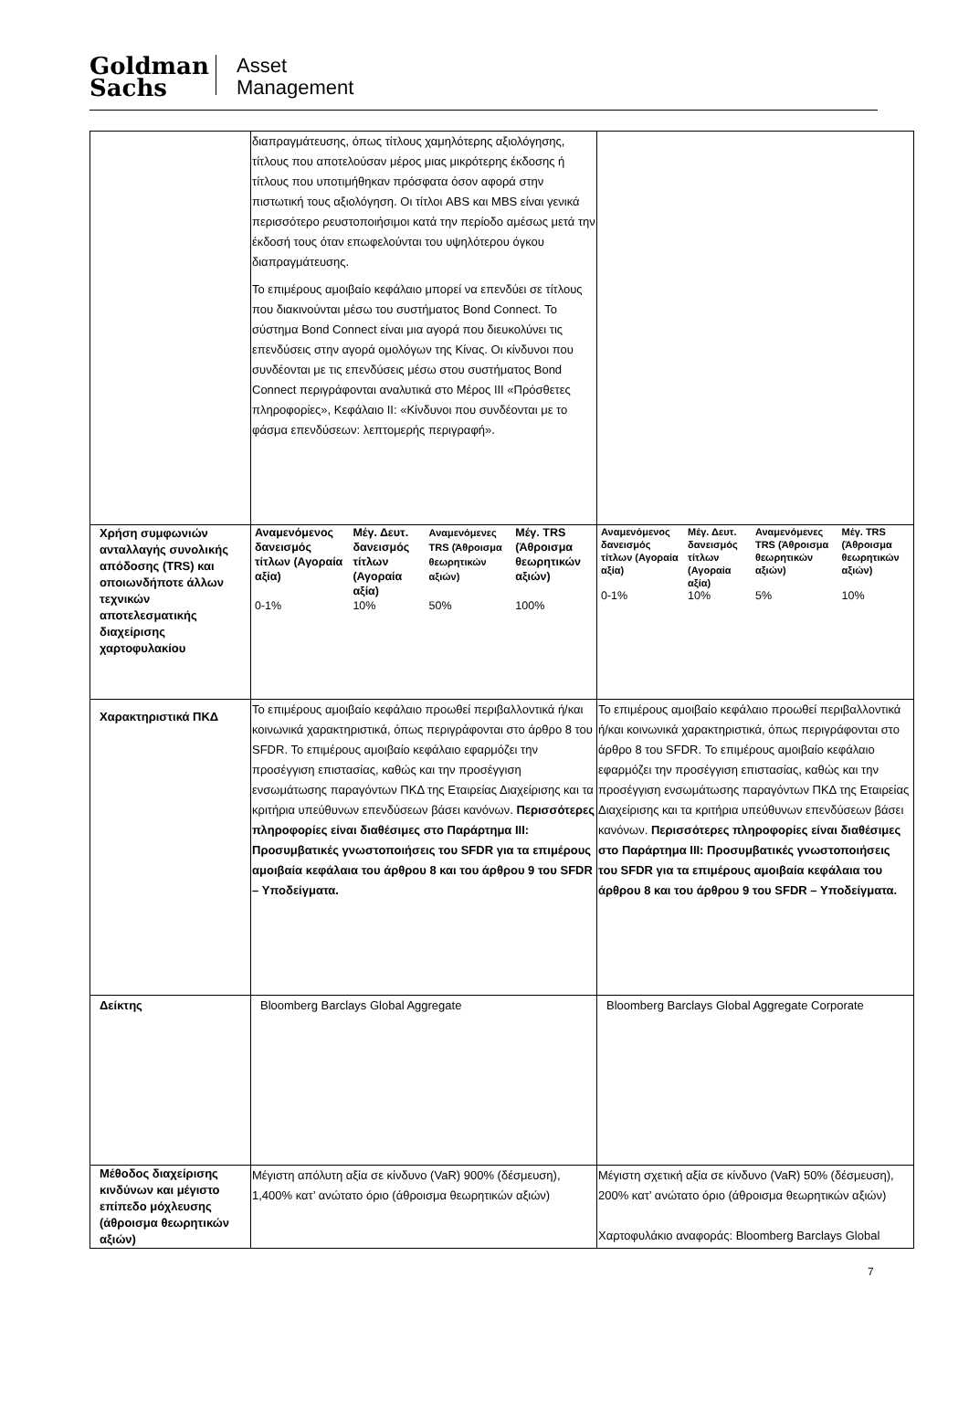Goldman
Sachs
Asset
Management
| | διαπραγμάτευσης, όπως τίτλους χαμηλότερης αξιολόγησης, τίτλους που αποτελούσαν μέρος μιας μικρότερης έκδοσης ή τίτλους που υποτιμήθηκαν πρόσφατα όσον αφορά στην πιστωτική τους αξιολόγηση. Οι τίτλοι ABS και MBS είναι γενικά περισσότερο ρευστοποιήσιμοι κατά την περίοδο αμέσως μετά την έκδοσή τους όταν επωφελούνται του υψηλότερου όγκου διαπραγμάτευσης. Το επιμέρους αμοιβαίο κεφάλαιο μπορεί να επενδύει σε τίτλους που διακινούνται μέσω του συστήματος Bond Connect. Το σύστημα Bond Connect είναι μια αγορά που διευκολύνει τις επενδύσεις στην αγορά ομολόγων της Κίνας. Οι κίνδυνοι που συνδέονται με τις επενδύσεις μέσω στου συστήματος Bond Connect περιγράφονται αναλυτικά στο Μέρος III «Πρόσθετες πληροφορίες», Κεφάλαιο II: «Κίνδυνοι που συνδέονται με το φάσμα επενδύσεων: λεπτομερής περιγραφή». | |
| Χρήση συμφωνιών ανταλλαγής συνολικής απόδοσης (TRS) και οποιωνδήποτε άλλων τεχνικών αποτελεσματικής διαχείρισης χαρτοφυλακίου | / Αναμενόμενος δανεισμός τίτλων (Αγοραία αξία) / Μέγ. Δευτ. δανεισμός τίτλων (Αγοραία αξία) / Αναμενόμενες TRS (Άθροισμα θεωρητικών αξιών) / Μέγ. TRS (Άθροισμα θεωρητικών αξιών) / / 0-1% / 10% / 50% / 100% / | / Αναμενόμενος δανεισμός τίτλων (Αγοραία αξία) / Μέγ. Δευτ. δανεισμός τίτλων (Αγοραία αξία) / Αναμενόμενες TRS (Άθροισμα θεωρητικών αξιών) / Μέγ. TRS (Άθροισμα θεωρητικών αξιών) / / 0-1% / 10% / 5% / 10% / |
| Χαρακτηριστικά ΠΚΔ | Το επιμέρους αμοιβαίο κεφάλαιο προωθεί περιβαλλοντικά ή/και κοινωνικά χαρακτηριστικά, όπως περιγράφονται στο άρθρο 8 του SFDR. Το επιμέρους αμοιβαίο κεφάλαιο εφαρμόζει την προσέγγιση επιστασίας, καθώς και την προσέγγιση ενσωμάτωσης παραγόντων ΠΚΔ της Εταιρείας Διαχείρισης και τα κριτήρια υπεύθυνων επενδύσεων βάσει κανόνων. Περισσότερες πληροφορίες είναι διαθέσιμες στο Παράρτημα III: Προσυμβατικές γνωστοποιήσεις του SFDR για τα επιμέρους αμοιβαία κεφάλαια του άρθρου 8 και του άρθρου 9 του SFDR – Υποδείγματα. | Το επιμέρους αμοιβαίο κεφάλαιο προωθεί περιβαλλοντικά ή/και κοινωνικά χαρακτηριστικά, όπως περιγράφονται στο άρθρο 8 του SFDR. Το επιμέρους αμοιβαίο κεφάλαιο εφαρμόζει την προσέγγιση επιστασίας, καθώς και την προσέγγιση ενσωμάτωσης παραγόντων ΠΚΔ της Εταιρείας Διαχείρισης και τα κριτήρια υπεύθυνων επενδύσεων βάσει κανόνων. Περισσότερες πληροφορίες είναι διαθέσιμες στο Παράρτημα III: Προσυμβατικές γνωστοποιήσεις του SFDR για τα επιμέρους αμοιβαία κεφάλαια του άρθρου 8 και του άρθρου 9 του SFDR – Υποδείγματα. |
| Δείκτης | Bloomberg Barclays Global Aggregate | Bloomberg Barclays Global Aggregate Corporate |
| Μέθοδος διαχείρισης κινδύνων και μέγιστο επίπεδο μόχλευσης (άθροισμα θεωρητικών αξιών) | Μέγιστη απόλυτη αξία σε κίνδυνο (VaR) 900% (δέσμευση), 1,400% κατ’ ανώτατο όριο (άθροισμα θεωρητικών αξιών) | Μέγιστη σχετική αξία σε κίνδυνο (VaR) 50% (δέσμευση), 200% κατ’ ανώτατο όριο (άθροισμα θεωρητικών αξιών) Χαρτοφυλάκιο αναφοράς: Bloomberg Barclays Global |
7